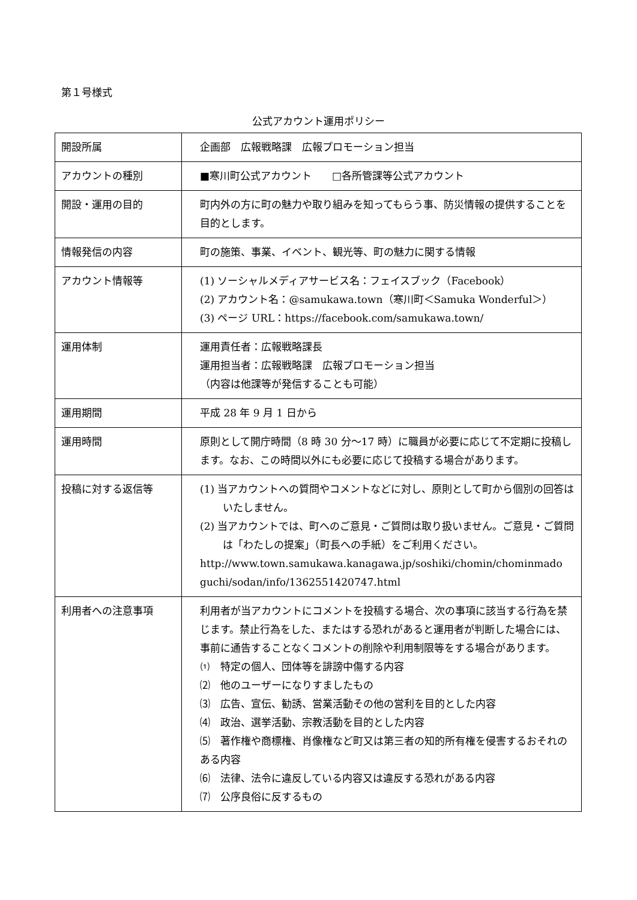第１号様式
公式アカウント運用ポリシー
| 開設所属 | 企画部 広報戦略課 広報プロモーション担当 |
| アカウントの種別 | ■寒川町公式アカウント □各所管課等公式アカウント |
| 開設・運用の目的 | 町内外の方に町の魅力や取り組みを知ってもらう事、防災情報の提供することを目的とします。 |
| 情報発信の内容 | 町の施策、事業、イベント、観光等、町の魅力に関する情報 |
| アカウント情報等 | (1) ソーシャルメディアサービス名：フェイスブック（Facebook） (2) アカウント名：@samukawa.town（寒川町＜Samuka Wonderful＞） (3) ページ URL：https://facebook.com/samukawa.town/ |
| 運用体制 | 運用責任者：広報戦略課長 運用担当者：広報戦略課 広報プロモーション担当 （内容は他課等が発信することも可能） |
| 運用期間 | 平成 28 年 9 月 1 日から |
| 運用時間 | 原則として開庁時間（8 時 30 分～17 時）に職員が必要に応じて不定期に投稿します。なお、この時間以外にも必要に応じて投稿する場合があります。 |
| 投稿に対する返信等 | (1) 当アカウントへの質問やコメントなどに対し、原則として町から個別の回答はいたしません。 (2) 当アカウントでは、町へのご意見・ご質問は取り扱いません。ご意見・ご質問は「わたしの提案」（町長への手紙）をご利用ください。 http://www.town.samukawa.kanagawa.jp/soshiki/chomin/chominmado guchi/sodan/info/1362551420747.html |
| 利用者への注意事項 | 利用者が当アカウントにコメントを投稿する場合、次の事項に該当する行為を禁じます。禁止行為をした、またはする恐れがあると運用者が判断した場合には、事前に通告することなくコメントの削除や利用制限等をする場合があります。 ⑴ 特定の個人、団体等を誹謗中傷する内容 ⑵ 他のユーザーになりすましたもの ⑶ 広告、宣伝、勧誘、営業活動その他の営利を目的とした内容 ⑷ 政治、選挙活動、宗教活動を目的とした内容 ⑸ 著作権や商標権、肖像権など町又は第三者の知的所有権を侵害するおそれのある内容 ⑹ 法律、法令に違反している内容又は違反する恐れがある内容 ⑺ 公序良俗に反するもの |